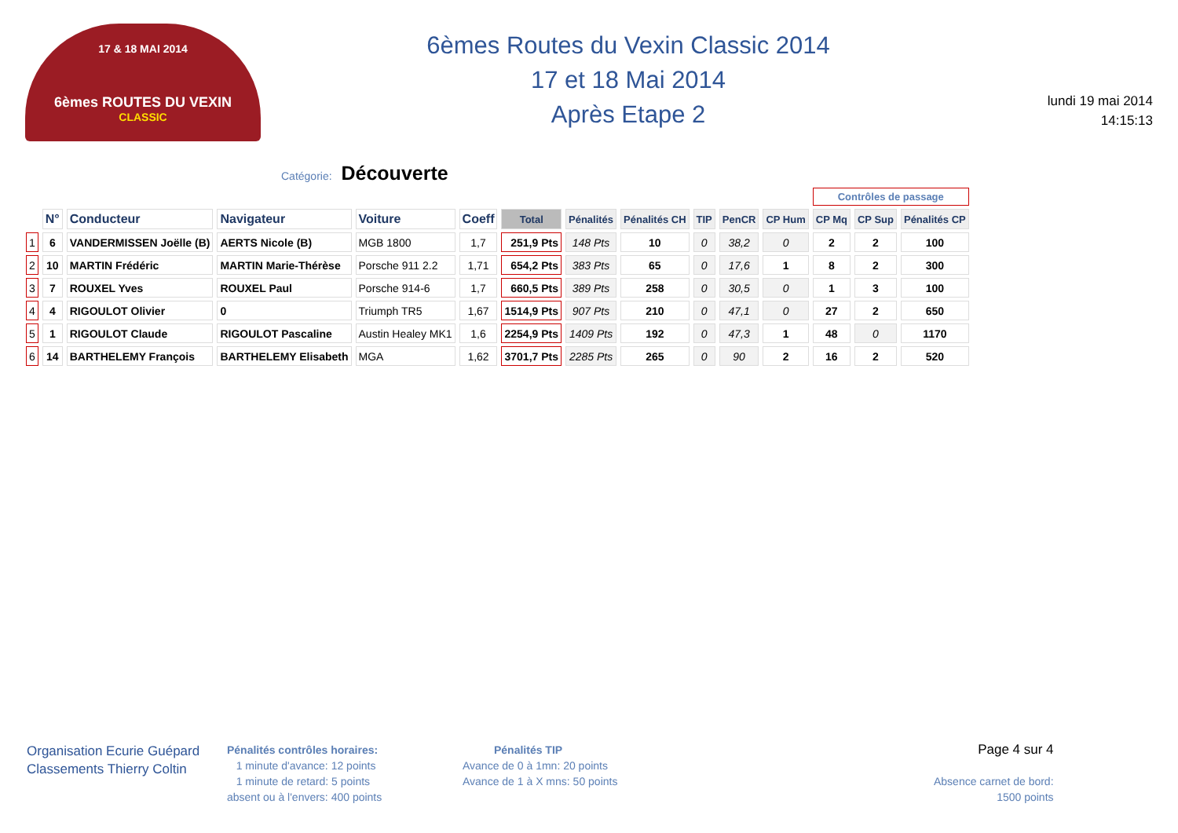17 & 18 MAI 2014
6èmes ROUTES DU VEXIN
CLASSIC
6èmes Routes du Vexin Classic 2014
17 et 18 Mai 2014
Après Etape 2
lundi 19 mai 2014
14:15:13
Catégorie: Découverte
| | | | | | | | | | | | | Contrôles de passage | | |
| --- | --- | --- | --- | --- | --- | --- | --- | --- | --- | --- | --- | --- | --- | --- |
| | N° | Conducteur | Navigateur | Voiture | Coeff | Total | Pénalités | Pénalités CH | TIP | PenCR | CP Hum | CP Mq | CP Sup | Pénalités CP |
| 1 | 6 | VANDERMISSEN Joëlle (B) | AERTS Nicole (B) | MGB 1800 | 1,7 | 251,9 Pts | 148 Pts | 10 | 0 | 38,2 | 0 | 2 | 2 | 100 |
| 2 | 10 | MARTIN Frédéric | MARTIN Marie-Thérèse | Porsche 911 2.2 | 1,71 | 654,2 Pts | 383 Pts | 65 | 0 | 17,6 | 1 | 8 | 2 | 300 |
| 3 | 7 | ROUXEL Yves | ROUXEL Paul | Porsche 914-6 | 1,7 | 660,5 Pts | 389 Pts | 258 | 0 | 30,5 | 0 | 1 | 3 | 100 |
| 4 | 4 | RIGOULOT Olivier | 0 | Triumph TR5 | 1,67 | 1514,9 Pts | 907 Pts | 210 | 0 | 47,1 | 0 | 27 | 2 | 650 |
| 5 | 1 | RIGOULOT Claude | RIGOULOT Pascaline | Austin Healey MK1 | 1,6 | 2254,9 Pts | 1409 Pts | 192 | 0 | 47,3 | 1 | 48 | 0 | 1170 |
| 6 | 14 | BARTHELEMY François | BARTHELEMY Elisabeth | MGA | 1,62 | 3701,7 Pts | 2285 Pts | 265 | 0 | 90 | 2 | 16 | 2 | 520 |
Organisation Ecurie Guépard
Classements Thierry Coltin
Pénalités contrôles horaires:
1 minute d'avance: 12 points
1 minute de retard: 5 points
absent ou à l'envers: 400 points
Pénalités TIP
Avance de 0 à 1mn: 20 points
Avance de 1 à X mns: 50 points
Page 4 sur 4
Absence carnet de bord:
1500 points